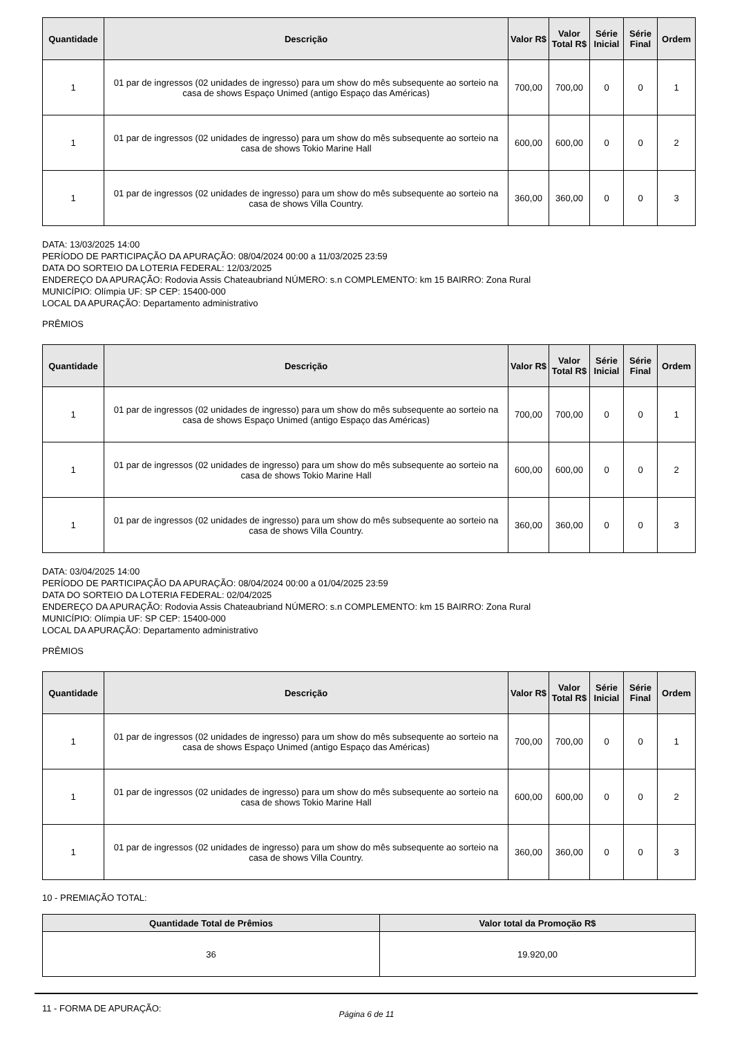| Quantidade | Descrição | Valor R$ | Valor Total R$ | Série Inicial | Série Final | Ordem |
| --- | --- | --- | --- | --- | --- | --- |
| 1 | 01 par de ingressos (02 unidades de ingresso) para um show do mês subsequente ao sorteio na casa de shows Espaço Unimed (antigo Espaço das Américas) | 700,00 | 700,00 | 0 | 0 | 1 |
| 1 | 01 par de ingressos (02 unidades de ingresso) para um show do mês subsequente ao sorteio na casa de shows Tokio Marine Hall | 600,00 | 600,00 | 0 | 0 | 2 |
| 1 | 01 par de ingressos (02 unidades de ingresso) para um show do mês subsequente ao sorteio na casa de shows Villa Country. | 360,00 | 360,00 | 0 | 0 | 3 |
DATA: 13/03/2025 14:00
PERÍODO DE PARTICIPAÇÃO DA APURAÇÃO: 08/04/2024 00:00 a 11/03/2025 23:59
DATA DO SORTEIO DA LOTERIA FEDERAL: 12/03/2025
ENDEREÇO DA APURAÇÃO: Rodovia Assis Chateaubriand NÚMERO: s.n COMPLEMENTO: km 15 BAIRRO: Zona Rural
MUNICÍPIO: Olímpia UF: SP CEP: 15400-000
LOCAL DA APURAÇÃO: Departamento administrativo
PRÊMIOS
| Quantidade | Descrição | Valor R$ | Valor Total R$ | Série Inicial | Série Final | Ordem |
| --- | --- | --- | --- | --- | --- | --- |
| 1 | 01 par de ingressos (02 unidades de ingresso) para um show do mês subsequente ao sorteio na casa de shows Espaço Unimed (antigo Espaço das Américas) | 700,00 | 700,00 | 0 | 0 | 1 |
| 1 | 01 par de ingressos (02 unidades de ingresso) para um show do mês subsequente ao sorteio na casa de shows Tokio Marine Hall | 600,00 | 600,00 | 0 | 0 | 2 |
| 1 | 01 par de ingressos (02 unidades de ingresso) para um show do mês subsequente ao sorteio na casa de shows Villa Country. | 360,00 | 360,00 | 0 | 0 | 3 |
DATA: 03/04/2025 14:00
PERÍODO DE PARTICIPAÇÃO DA APURAÇÃO: 08/04/2024 00:00 a 01/04/2025 23:59
DATA DO SORTEIO DA LOTERIA FEDERAL: 02/04/2025
ENDEREÇO DA APURAÇÃO: Rodovia Assis Chateaubriand NÚMERO: s.n COMPLEMENTO: km 15 BAIRRO: Zona Rural
MUNICÍPIO: Olímpia UF: SP CEP: 15400-000
LOCAL DA APURAÇÃO: Departamento administrativo
PRÊMIOS
| Quantidade | Descrição | Valor R$ | Valor Total R$ | Série Inicial | Série Final | Ordem |
| --- | --- | --- | --- | --- | --- | --- |
| 1 | 01 par de ingressos (02 unidades de ingresso) para um show do mês subsequente ao sorteio na casa de shows Espaço Unimed (antigo Espaço das Américas) | 700,00 | 700,00 | 0 | 0 | 1 |
| 1 | 01 par de ingressos (02 unidades de ingresso) para um show do mês subsequente ao sorteio na casa de shows Tokio Marine Hall | 600,00 | 600,00 | 0 | 0 | 2 |
| 1 | 01 par de ingressos (02 unidades de ingresso) para um show do mês subsequente ao sorteio na casa de shows Villa Country. | 360,00 | 360,00 | 0 | 0 | 3 |
10 - PREMIAÇÃO TOTAL:
| Quantidade Total de Prêmios | Valor total da Promoção R$ |
| --- | --- |
| 36 | 19.920,00 |
11 - FORMA DE APURAÇÃO:
Página 6 de 11